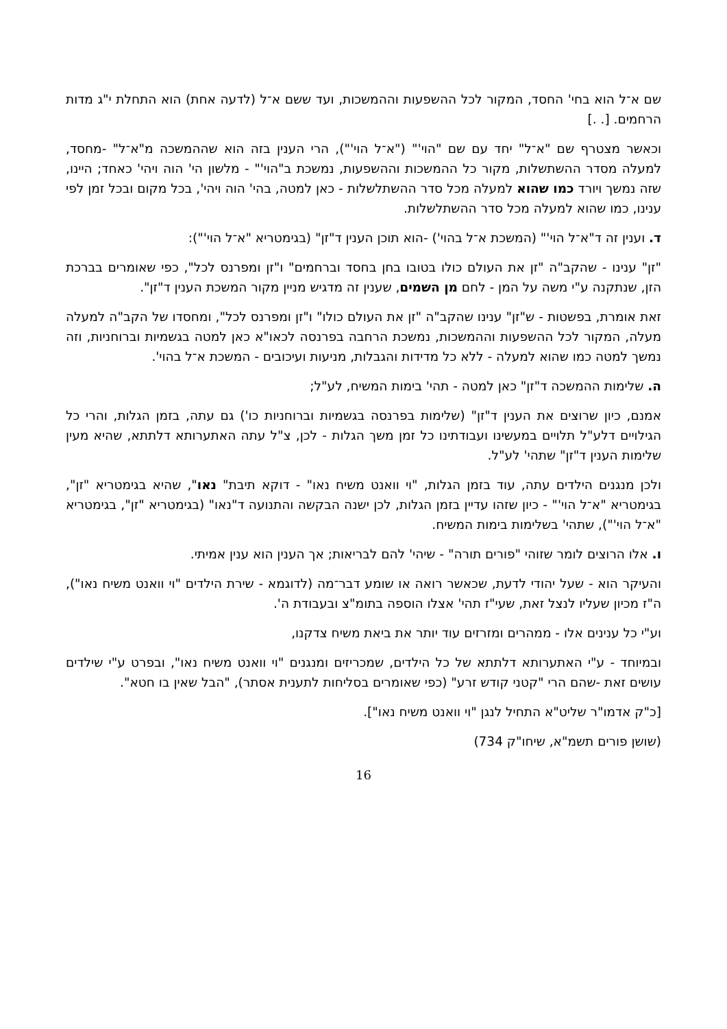שם א־ל הוא בחי' החסד, המקור לכל ההשפעות וההמשכות, ועד ששם א־ל (לדעה אחת) הוא התחלת י"ג מדות הרחמים. [. .]
וכאשר מצטרף שם "א־ל" יחד עם שם "הוי'" ("א־ל הוי'"), הרי הענין בזה הוא שההמשכה מ"א־ל" -מחסד, למעלה מסדר ההשתשלות, מקור כל ההמשכות וההשפעות, נמשכת ב"הוי'" - מלשון הי' הוה ויהי' כאחד; היינו, שזה נמשך ויורד כמו שהוא למעלה מכל סדר ההשתלשלות - כאן למטה, בהי' הוה ויהי', בכל מקום ובכל זמן לפי ענינו, כמו שהוא למעלה מכל סדר ההשתלשלות.
ד. וענין זה ד"א־ל הוי'" (המשכת א־ל בהוי') -הוא תוכן הענין ד"זן" (בגימטריא "א־ל הוי'"):
"זן" ענינו - שהקב"ה "זן את העולם כולו בטובו בחן בחסד וברחמים" ו"זן ומפרנס לכל", כפי שאומרים בברכת הזן, שנתקנה ע"י משה על המן - לחם מן השמים, שענין זה מדגיש מניין מקור המשכת הענין ד"זן".
זאת אומרת, בפשטות - ש"זן" ענינו שהקב"ה "זן את העולם כולו" ו"זן ומפרנס לכל", ומחסדו של הקב"ה למעלה מעלה, המקור לכל ההשפעות וההמשכות, נמשכת הרחבה בפרנסה לכאו"א כאן למטה בגשמיות וברוחניות, וזה נמשך למטה כמו שהוא למעלה - ללא כל מדידות והגבלות, מניעות ועיכובים - המשכת א־ל בהוי'.
ה. שלימות ההמשכה ד"זן" כאן למטה - תהי' בימות המשיח, לע"ל;
אמנם, כיון שרוצים את הענין ד"זן" (שלימות בפרנסה בגשמיות וברוחניות כו') גם עתה, בזמן הגלות, והרי כל הגילויים דלע"ל תלויים במעשינו ועבודתינו כל זמן משך הגלות - לכן, צ"ל עתה האתערותא דלתתא, שהיא מעין שלימות הענין ד"זן" שתהי' לע"ל.
ולכן מנגנים הילדים עתה, עוד בזמן הגלות, "וי וואנט משיח נאו" - דוקא תיבת" נאו", שהיא בגימטריא "זן", בגימטריא "א־ל הוי'" - כיון שזהו עדיין בזמן הגלות, לכן ישנה הבקשה והתנועה ד"נאו" (בגימטריא "זן", בגימטריא "א־ל הוי'"), שתהי' בשלימות בימות המשיח.
ו. אלו הרוצים לומר שזוהי "פורים תורה" - שיהי' להם לבריאות; אך הענין הוא ענין אמיתי.
והעיקר הוא - שעל יהודי לדעת, שכאשר רואה או שומע דבר־מה (לדוגמא - שירת הילדים "וי וואנט משיח נאו"), ה"ז מכיון שעליו לנצל זאת, שעי"ז תהי' אצלו הוספה בתומ"צ ובעבודת ה'.
וע"י כל ענינים אלו - ממהרים ומזרזים עוד יותר את ביאת משיח צדקנו,
ובמיוחד - ע"י האתערותא דלתתא של כל הילדים, שמכריזים ומנגנים "וי וואנט משיח נאו", ובפרט ע"י שילדים עושים זאת -שהם הרי "קטני קודש זרע" (כפי שאומרים בסליחות לתענית אסתר), "הבל שאין בו חטא".
[כ"ק אדמו"ר שליט"א התחיל לנגן "וי וואנט משיח נאו"].
(שושן פורים תשמ"א, שיחו"ק 734)
16